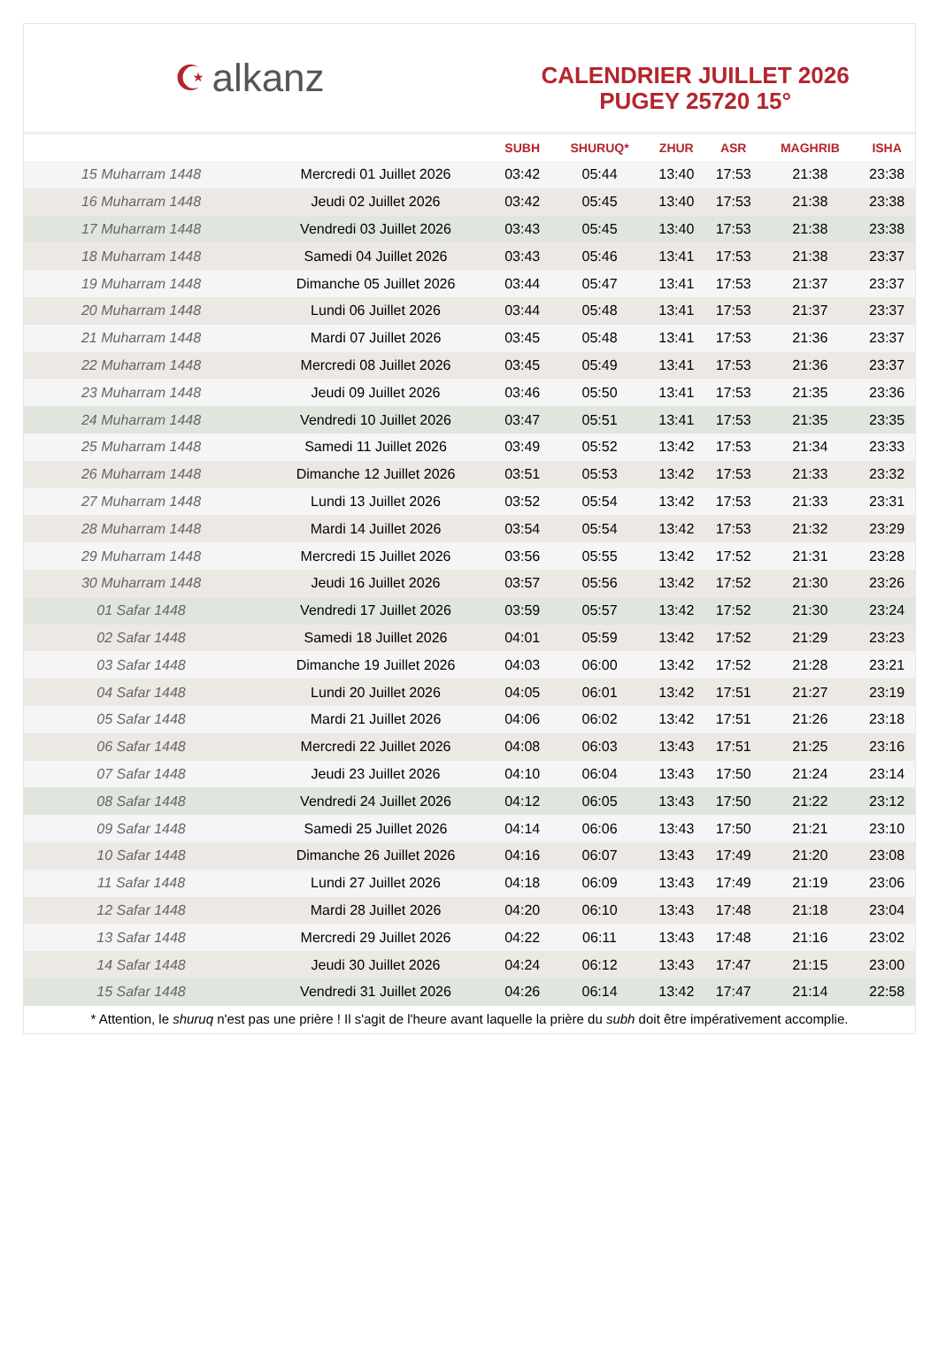☪ alkanz
CALENDRIER JUILLET 2026
PUGEY 25720 15°
| | | SUBH | SHURUQ* | ZHUR | ASR | MAGHRIB | ISHA |
| --- | --- | --- | --- | --- | --- | --- | --- |
| 15 Muharram 1448 | Mercredi 01 Juillet 2026 | 03:42 | 05:44 | 13:40 | 17:53 | 21:38 | 23:38 |
| 16 Muharram 1448 | Jeudi 02 Juillet 2026 | 03:42 | 05:45 | 13:40 | 17:53 | 21:38 | 23:38 |
| 17 Muharram 1448 | Vendredi 03 Juillet 2026 | 03:43 | 05:45 | 13:40 | 17:53 | 21:38 | 23:38 |
| 18 Muharram 1448 | Samedi 04 Juillet 2026 | 03:43 | 05:46 | 13:41 | 17:53 | 21:38 | 23:37 |
| 19 Muharram 1448 | Dimanche 05 Juillet 2026 | 03:44 | 05:47 | 13:41 | 17:53 | 21:37 | 23:37 |
| 20 Muharram 1448 | Lundi 06 Juillet 2026 | 03:44 | 05:48 | 13:41 | 17:53 | 21:37 | 23:37 |
| 21 Muharram 1448 | Mardi 07 Juillet 2026 | 03:45 | 05:48 | 13:41 | 17:53 | 21:36 | 23:37 |
| 22 Muharram 1448 | Mercredi 08 Juillet 2026 | 03:45 | 05:49 | 13:41 | 17:53 | 21:36 | 23:37 |
| 23 Muharram 1448 | Jeudi 09 Juillet 2026 | 03:46 | 05:50 | 13:41 | 17:53 | 21:35 | 23:36 |
| 24 Muharram 1448 | Vendredi 10 Juillet 2026 | 03:47 | 05:51 | 13:41 | 17:53 | 21:35 | 23:35 |
| 25 Muharram 1448 | Samedi 11 Juillet 2026 | 03:49 | 05:52 | 13:42 | 17:53 | 21:34 | 23:33 |
| 26 Muharram 1448 | Dimanche 12 Juillet 2026 | 03:51 | 05:53 | 13:42 | 17:53 | 21:33 | 23:32 |
| 27 Muharram 1448 | Lundi 13 Juillet 2026 | 03:52 | 05:54 | 13:42 | 17:53 | 21:33 | 23:31 |
| 28 Muharram 1448 | Mardi 14 Juillet 2026 | 03:54 | 05:54 | 13:42 | 17:53 | 21:32 | 23:29 |
| 29 Muharram 1448 | Mercredi 15 Juillet 2026 | 03:56 | 05:55 | 13:42 | 17:52 | 21:31 | 23:28 |
| 30 Muharram 1448 | Jeudi 16 Juillet 2026 | 03:57 | 05:56 | 13:42 | 17:52 | 21:30 | 23:26 |
| 01 Safar 1448 | Vendredi 17 Juillet 2026 | 03:59 | 05:57 | 13:42 | 17:52 | 21:30 | 23:24 |
| 02 Safar 1448 | Samedi 18 Juillet 2026 | 04:01 | 05:59 | 13:42 | 17:52 | 21:29 | 23:23 |
| 03 Safar 1448 | Dimanche 19 Juillet 2026 | 04:03 | 06:00 | 13:42 | 17:52 | 21:28 | 23:21 |
| 04 Safar 1448 | Lundi 20 Juillet 2026 | 04:05 | 06:01 | 13:42 | 17:51 | 21:27 | 23:19 |
| 05 Safar 1448 | Mardi 21 Juillet 2026 | 04:06 | 06:02 | 13:42 | 17:51 | 21:26 | 23:18 |
| 06 Safar 1448 | Mercredi 22 Juillet 2026 | 04:08 | 06:03 | 13:43 | 17:51 | 21:25 | 23:16 |
| 07 Safar 1448 | Jeudi 23 Juillet 2026 | 04:10 | 06:04 | 13:43 | 17:50 | 21:24 | 23:14 |
| 08 Safar 1448 | Vendredi 24 Juillet 2026 | 04:12 | 06:05 | 13:43 | 17:50 | 21:22 | 23:12 |
| 09 Safar 1448 | Samedi 25 Juillet 2026 | 04:14 | 06:06 | 13:43 | 17:50 | 21:21 | 23:10 |
| 10 Safar 1448 | Dimanche 26 Juillet 2026 | 04:16 | 06:07 | 13:43 | 17:49 | 21:20 | 23:08 |
| 11 Safar 1448 | Lundi 27 Juillet 2026 | 04:18 | 06:09 | 13:43 | 17:49 | 21:19 | 23:06 |
| 12 Safar 1448 | Mardi 28 Juillet 2026 | 04:20 | 06:10 | 13:43 | 17:48 | 21:18 | 23:04 |
| 13 Safar 1448 | Mercredi 29 Juillet 2026 | 04:22 | 06:11 | 13:43 | 17:48 | 21:16 | 23:02 |
| 14 Safar 1448 | Jeudi 30 Juillet 2026 | 04:24 | 06:12 | 13:43 | 17:47 | 21:15 | 23:00 |
| 15 Safar 1448 | Vendredi 31 Juillet 2026 | 04:26 | 06:14 | 13:42 | 17:47 | 21:14 | 22:58 |
* Attention, le shuruq n'est pas une prière ! Il s'agit de l'heure avant laquelle la prière du subh doit être impérativement accomplie.